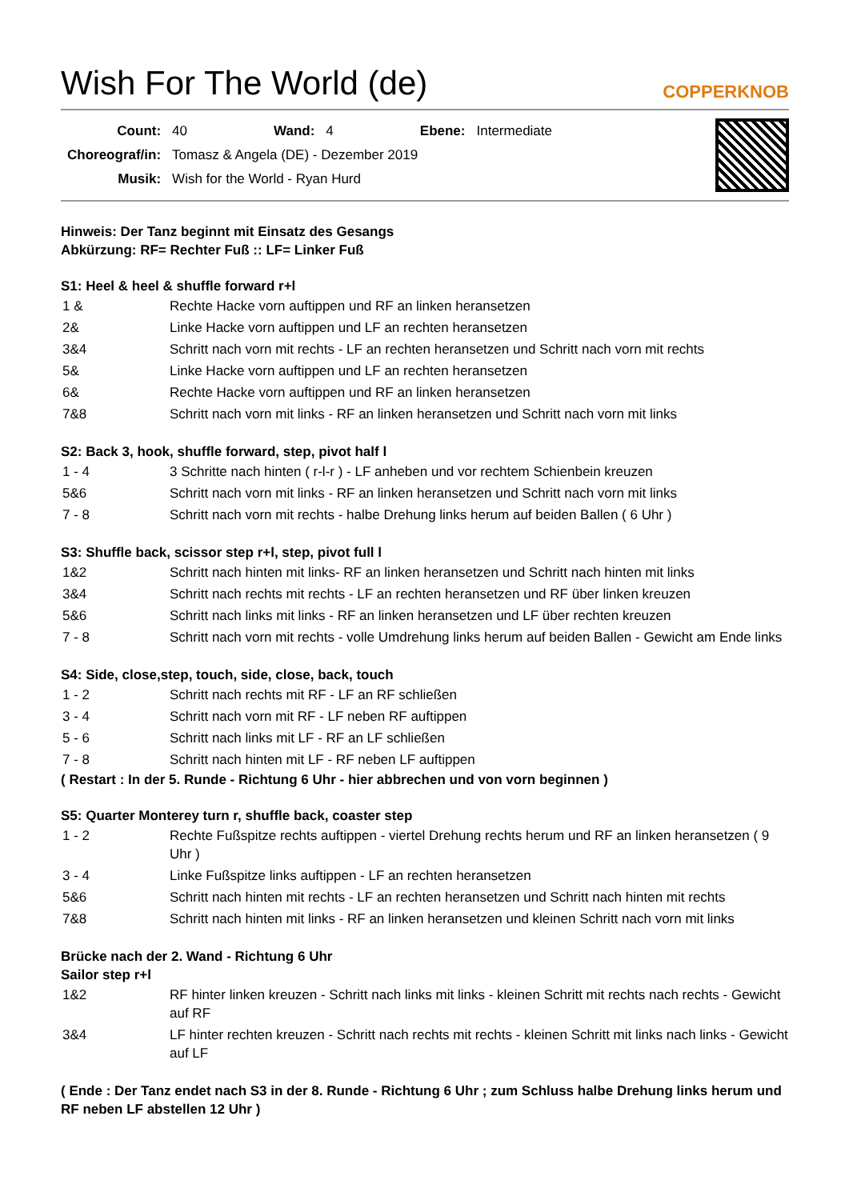Wish For The World (de)
COPPERKNOB
| Count: | 40 | Wand: | 4 | Ebene: | Intermediate |
| Choreograf/in: | Tomasz & Angela (DE) - Dezember 2019 | | | | |
| Musik: | Wish for the World - Ryan Hurd | | | | |
Hinweis: Der Tanz beginnt mit Einsatz des Gesangs
Abkürzung: RF= Rechter Fuß :: LF= Linker Fuß
S1: Heel & heel & shuffle forward r+l
| 1 & | Rechte Hacke vorn auftippen und RF an linken heransetzen |
| 2& | Linke Hacke vorn auftippen und LF an rechten heransetzen |
| 3&4 | Schritt nach vorn mit rechts - LF an rechten heransetzen und Schritt nach vorn mit rechts |
| 5& | Linke Hacke vorn auftippen und LF an rechten heransetzen |
| 6& | Rechte Hacke vorn auftippen und RF an linken heransetzen |
| 7&8 | Schritt nach vorn mit links - RF an linken heransetzen und Schritt nach vorn mit links |
S2: Back 3, hook, shuffle forward, step, pivot half l
| 1 - 4 | 3 Schritte nach hinten ( r-l-r ) - LF anheben und vor rechtem Schienbein kreuzen |
| 5&6 | Schritt nach vorn mit links - RF an linken heransetzen und Schritt nach vorn mit links |
| 7 - 8 | Schritt nach vorn mit rechts - halbe Drehung links herum auf beiden Ballen ( 6 Uhr ) |
S3: Shuffle back, scissor step r+l, step, pivot full l
| 1&2 | Schritt nach hinten mit links- RF an linken heransetzen und Schritt nach hinten mit links |
| 3&4 | Schritt nach rechts mit rechts - LF an rechten heransetzen und RF über linken kreuzen |
| 5&6 | Schritt nach links mit links - RF an linken heransetzen und LF über rechten kreuzen |
| 7 - 8 | Schritt nach vorn mit rechts - volle Umdrehung links herum auf beiden Ballen - Gewicht am Ende links |
S4: Side, close,step, touch, side, close, back, touch
| 1 - 2 | Schritt nach rechts mit RF - LF an RF schließen |
| 3 - 4 | Schritt nach vorn mit RF - LF neben RF auftippen |
| 5 - 6 | Schritt nach links mit LF - RF an LF schließen |
| 7 - 8 | Schritt nach hinten mit LF - RF neben LF auftippen |
( Restart : In der 5. Runde - Richtung 6 Uhr - hier abbrechen und von vorn beginnen )
S5: Quarter Monterey turn r, shuffle back, coaster step
| 1 - 2 | Rechte Fußspitze rechts auftippen - viertel Drehung rechts herum und RF an linken heransetzen ( 9 Uhr ) |
| 3 - 4 | Linke Fußspitze links auftippen - LF an rechten heransetzen |
| 5&6 | Schritt nach hinten mit rechts - LF an rechten heransetzen und Schritt nach hinten mit rechts |
| 7&8 | Schritt nach hinten mit links - RF an linken heransetzen und kleinen Schritt nach vorn mit links |
Brücke nach der 2. Wand - Richtung 6 Uhr
Sailor step r+l
| 1&2 | RF hinter linken kreuzen - Schritt nach links mit links - kleinen Schritt mit rechts nach rechts - Gewicht auf RF |
| 3&4 | LF hinter rechten kreuzen - Schritt nach rechts mit rechts - kleinen Schritt mit links nach links - Gewicht auf LF |
( Ende : Der Tanz endet nach S3 in der 8. Runde - Richtung 6 Uhr ; zum Schluss halbe Drehung links herum und RF neben LF abstellen 12 Uhr )